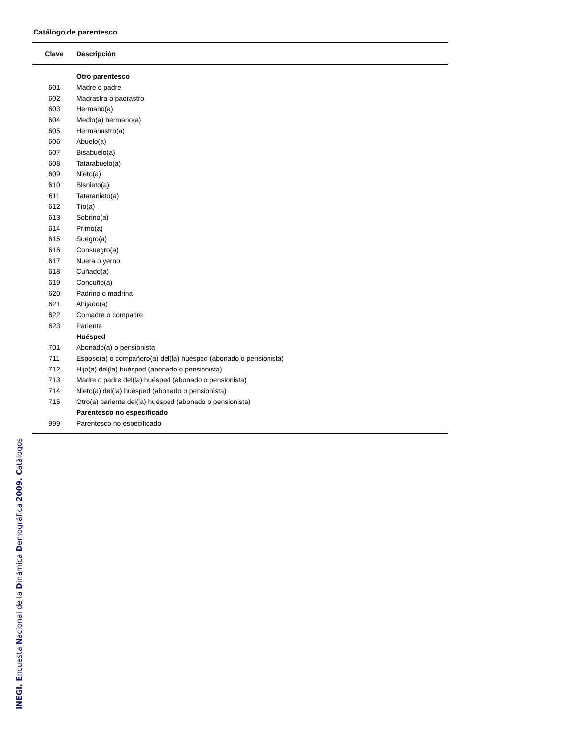Catálogo de parentesco
| Clave | Descripción |
| --- | --- |
| | Otro parentesco |
| 601 | Madre o padre |
| 602 | Madrastra o padrastro |
| 603 | Hermano(a) |
| 604 | Medio(a) hermano(a) |
| 605 | Hermanastro(a) |
| 606 | Abuelo(a) |
| 607 | Bisabuelo(a) |
| 608 | Tatarabuelo(a) |
| 609 | Nieto(a) |
| 610 | Bisnieto(a) |
| 611 | Tataranieto(a) |
| 612 | Tío(a) |
| 613 | Sobrino(a) |
| 614 | Primo(a) |
| 615 | Suegro(a) |
| 616 | Consuegro(a) |
| 617 | Nuera o yerno |
| 618 | Cuñado(a) |
| 619 | Concuño(a) |
| 620 | Padrino o madrina |
| 621 | Ahijado(a) |
| 622 | Comadre o compadre |
| 623 | Pariente |
| | Huésped |
| 701 | Abonado(a) o pensionista |
| 711 | Esposo(a) o compañero(a) del(la) huésped (abonado o pensionista) |
| 712 | Hijo(a) del(la) huésped (abonado o pensionista) |
| 713 | Madre o padre del(la) huésped (abonado o pensionista) |
| 714 | Nieto(a) del(la) huésped (abonado o pensionista) |
| 715 | Otro(a) pariente del(la) huésped (abonado o pensionista) |
| | Parentesco no especificado |
| 999 | Parentesco no especificado |
INEGI. Encuesta Nacional de la Dinámica Demográfica 2009. Catálogos